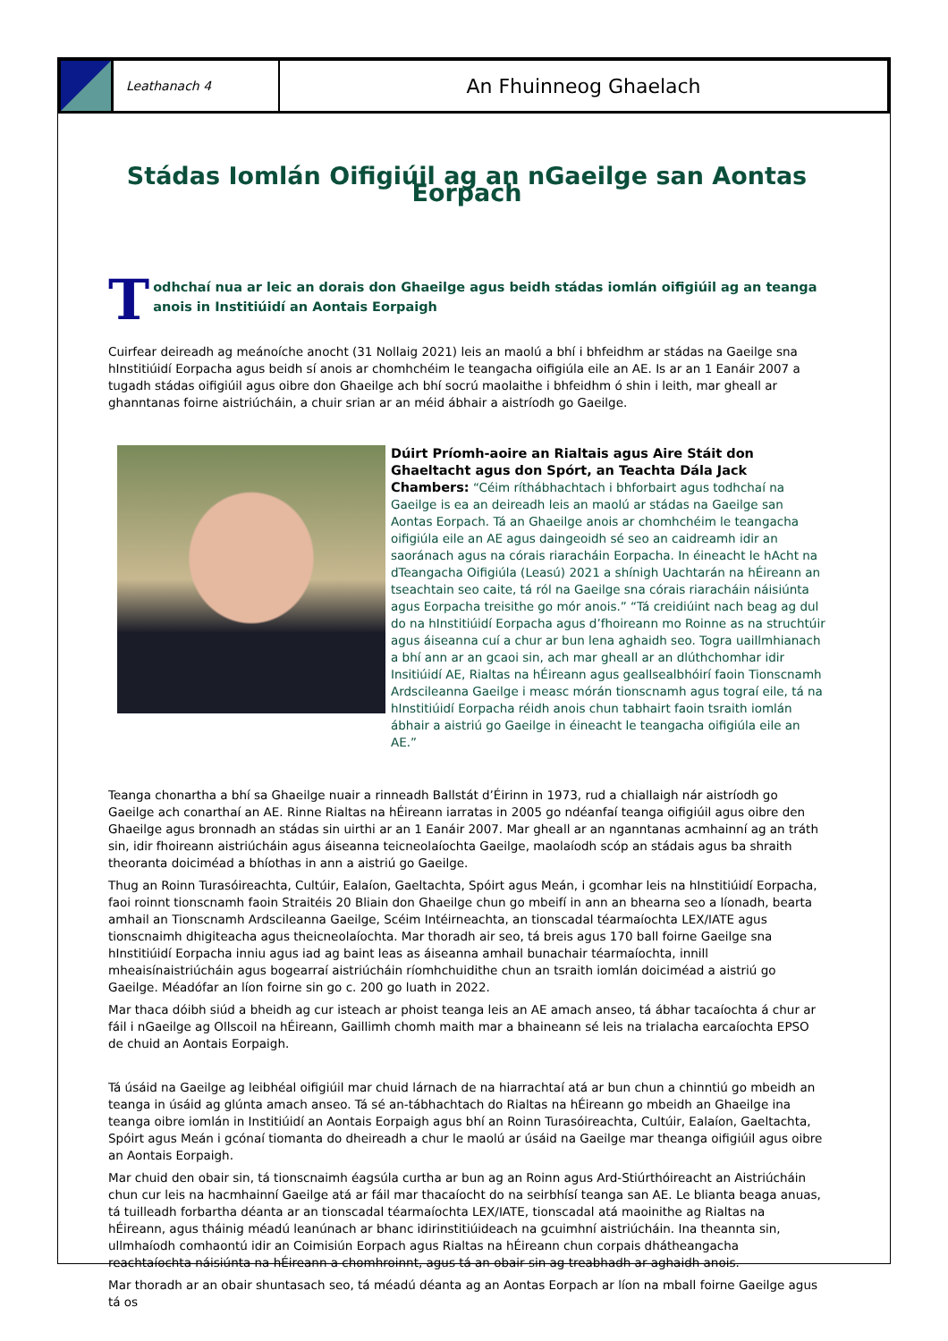Leathanach 4
An Fhuinneog Ghaelach
Stádas Iomlán Oifigiúil ag an nGaeilge san Aontas Eorpach
Todhchaí nua ar leic an dorais don Ghaeilge agus beidh stádas iomlán oifigiúil ag an teanga anois in Institiúidí an Aontais Eorpaigh
Cuirfear deireadh ag meánoíche anocht (31 Nollaig 2021) leis an maolú a bhí i bhfeidhm ar stádas na Gaeilge sna hInstitiúidí Eorpacha agus beidh sí anois ar chomhchéim le teangacha oifigiúla eile an AE. Is ar an 1 Eanáir 2007 a tugadh stádas oifigiúil agus oibre don Ghaeilge ach bhí socrú maolaithe i bhfeidhm ó shin i leith, mar gheall ar ghanntanas foirne aistriúcháin, a chuir srian ar an méid ábhair a aistríodh go Gaeilge.
Dúirt Príomh-aoire an Rialtais agus Aire Stáit don Ghaeltacht agus don Spórt, an Teachta Dála Jack Chambers: “Céim ríthábhachtach i bhforbairt agus todhchaí na Gaeilge is ea an deireadh leis an maolú ar stádas na Gaeilge san Aontas Eorpach. Tá an Ghaeilge anois ar chomhchéim le teangacha oifigiúla eile an AE agus daingeoidh sé seo an caidreamh idir an saoránach agus na córais riaracháin Eorpacha. In éineacht le hAcht na dTeangacha Oifigiúla (Leasú) 2021 a shínigh Uachtarán na hÉireann an tseachtain seo caite, tá ról na Gaeilge sna córais riaracháin náisiúnta agus Eorpacha treisithe go mór anois.” “Tá creidiúint nach beag ag dul do na hInstitiúidí Eorpacha agus d’fhoireann mo Roinne as na struchtúir agus áiseanna cuí a chur ar bun lena aghaidh seo. Togra uaillmhianach a bhí ann ar an gcaoi sin, ach mar gheall ar an dlúthchomhar idir Insitiúidí AE, Rialtas na hÉireann agus geallsealbhóirí faoin Tionscnamh Ardscileanna Gaeilge i measc mórán tionscnamh agus tograí eile, tá na hInstitiúidí Eorpacha réidh anois chun tabhairt faoin tsraith iomlán ábhair a aistriú go Gaeilge in éineacht le teangacha oifigiúla eile an AE.”
Teanga chonartha a bhí sa Ghaeilge nuair a rinneadh Ballstát d’Éirinn in 1973, rud a chiallaigh nár aistríodh go Gaeilge ach conarthaí an AE. Rinne Rialtas na hÉireann iarratas in 2005 go ndéanfaí teanga oifigiúil agus oibre den Ghaeilge agus bronnadh an stádas sin uirthi ar an 1 Eanáir 2007. Mar gheall ar an nganntanas acmhainní ag an tráth sin, idir fhoireann aistriúcháin agus áiseanna teicneolaíochta Gaeilge, maolaíodh scóp an stádais agus ba shraith theoranta doiciméad a bhíothas in ann a aistriú go Gaeilge.
Thug an Roinn Turasóireachta, Cultúir, Ealaíon, Gaeltachta, Spóirt agus Meán, i gcomhar leis na hInstitiúidí Eorpacha, faoi roinnt tionscnamh faoin Straitéis 20 Bliain don Ghaeilge chun go mbeifí in ann an bhearna seo a líonadh, bearta amhail an Tionscnamh Ardscileanna Gaeilge, Scéim Intéirneachta, an tionscadal téarmaíochta LEX/IATE agus tionscnaimh dhigiteacha agus theicneolaíochta. Mar thoradh air seo, tá breis agus 170 ball foirne Gaeilge sna hInstitiúidí Eorpacha inniu agus iad ag baint leas as áiseanna amhail bunachair téarmaíochta, innill mheaisínaistriúcháin agus bogearraí aistriúcháin ríomhchuidithe chun an tsraith iomlán doiciméad a aistriú go Gaeilge. Méadófar an líon foirne sin go c. 200 go luath in 2022.
Mar thaca dóibh siúd a bheidh ag cur isteach ar phoist teanga leis an AE amach anseo, tá ábhar tacaíochta á chur ar fáil i nGaeilge ag Ollscoil na hÉireann, Gaillimh chomh maith mar a bhaineann sé leis na trialacha earcaíochta EPSO de chuid an Aontais Eorpaigh.
Tá úsáid na Gaeilge ag leibhéal oifigiúil mar chuid lárnach de na hiarrachtaí atá ar bun chun a chinntiú go mbeidh an teanga in úsáid ag glúnta amach anseo. Tá sé an-tábhachtach do Rialtas na hÉireann go mbeidh an Ghaeilge ina teanga oibre iomlán in Institiúidí an Aontais Eorpaigh agus bhí an Roinn Turasóireachta, Cultúir, Ealaíon, Gaeltachta, Spóirt agus Meán i gcónaí tiomanta do dheireadh a chur le maolú ar úsáid na Gaeilge mar theanga oifigiúil agus oibre an Aontais Eorpaigh.
Mar chuid den obair sin, tá tionscnaimh éagsúla curtha ar bun ag an Roinn agus Ard-Stiúrthóireacht an Aistriúcháin chun cur leis na hacmhainní Gaeilge atá ar fáil mar thacaíocht do na seirbhísí teanga san AE. Le blianta beaga anuas, tá tuilleadh forbartha déanta ar an tionscadal téarmaíochta LEX/IATE, tionscadal atá maoinithe ag Rialtas na hÉireann, agus tháinig méadú leanúnach ar bhanc idirinstitiúideach na gcuimhní aistriúcháin. Ina theannta sin, ullmhaíodh comhaontú idir an Coimisiún Eorpach agus Rialtas na hÉireann chun corpais dhátheangacha reachtaíochta náisiúnta na hÉireann a chomhroinnt, agus tá an obair sin ag treabhadh ar aghaidh anois.
Mar thoradh ar an obair shuntasach seo, tá méadú déanta ag an Aontas Eorpach ar líon na mball foirne Gaeilge agus tá os